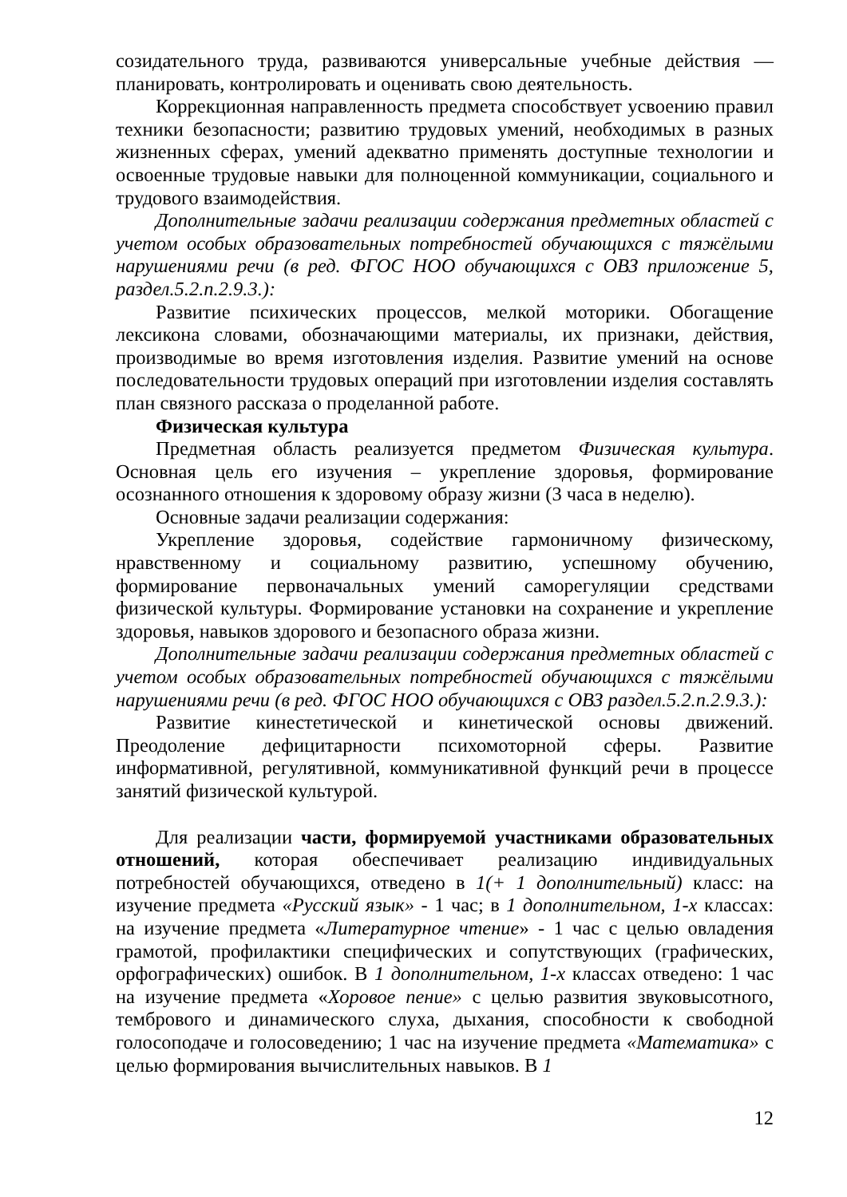созидательного труда, развиваются универсальные учебные действия — планировать, контролировать и оценивать свою деятельность.
Коррекционная направленность предмета способствует усвоению правил техники безопасности; развитию трудовых умений, необходимых в разных жизненных сферах, умений адекватно применять доступные технологии и освоенные трудовые навыки для полноценной коммуникации, социального и трудового взаимодействия.
Дополнительные задачи реализации содержания предметных областей с учетом особых образовательных потребностей обучающихся с тяжёлыми нарушениями речи (в ред. ФГОС НОО обучающихся с ОВЗ приложение 5, раздел.5.2.п.2.9.3.):
Развитие психических процессов, мелкой моторики. Обогащение лексикона словами, обозначающими материалы, их признаки, действия, производимые во время изготовления изделия. Развитие умений на основе последовательности трудовых операций при изготовлении изделия составлять план связного рассказа о проделанной работе.
Физическая культура
Предметная область реализуется предметом Физическая культура. Основная цель его изучения – укрепление здоровья, формирование осознанного отношения к здоровому образу жизни (3 часа в неделю).
Основные задачи реализации содержания:
Укрепление здоровья, содействие гармоничному физическому, нравственному и социальному развитию, успешному обучению, формирование первоначальных умений саморегуляции средствами физической культуры. Формирование установки на сохранение и укрепление здоровья, навыков здорового и безопасного образа жизни.
Дополнительные задачи реализации содержания предметных областей с учетом особых образовательных потребностей обучающихся с тяжёлыми нарушениями речи (в ред. ФГОС НОО обучающихся с ОВЗ раздел.5.2.п.2.9.3.):
Развитие кинестетической и кинетической основы движений. Преодоление дефицитарности психомоторной сферы. Развитие информативной, регулятивной, коммуникативной функций речи в процессе занятий физической культурой.
Для реализации части, формируемой участниками образовательных отношений, которая обеспечивает реализацию индивидуальных потребностей обучающихся, отведено в 1(+ 1 дополнительный) класс: на изучение предмета «Русский язык» - 1 час; в 1 дополнительном, 1-х классах: на изучение предмета «Литературное чтение» - 1 час с целью овладения грамотой, профилактики специфических и сопутствующих (графических, орфографических) ошибок. В 1 дополнительном, 1-х классах отведено: 1 час на изучение предмета «Хоровое пение» с целью развития звуковысотного, тембрового и динамического слуха, дыхания, способности к свободной голосоподаче и голосоведению; 1 час на изучение предмета «Математика» с целью формирования вычислительных навыков. В 1
12